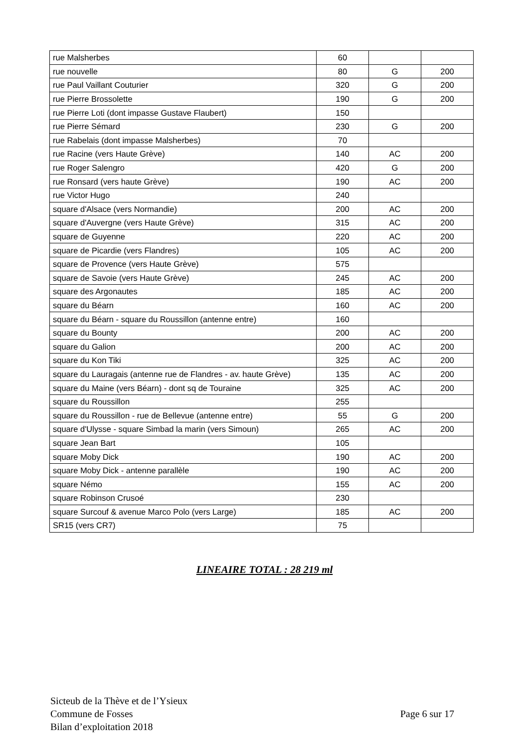| rue Malsherbes | 60 | | |
| rue nouvelle | 80 | G | 200 |
| rue Paul Vaillant Couturier | 320 | G | 200 |
| rue Pierre Brossolette | 190 | G | 200 |
| rue Pierre Loti (dont impasse Gustave Flaubert) | 150 | | |
| rue Pierre Sémard | 230 | G | 200 |
| rue Rabelais (dont impasse Malsherbes) | 70 | | |
| rue Racine (vers Haute Grève) | 140 | AC | 200 |
| rue Roger Salengro | 420 | G | 200 |
| rue Ronsard (vers haute Grève) | 190 | AC | 200 |
| rue Victor Hugo | 240 | | |
| square d'Alsace (vers Normandie) | 200 | AC | 200 |
| square d'Auvergne (vers Haute Grève) | 315 | AC | 200 |
| square de Guyenne | 220 | AC | 200 |
| square de Picardie (vers Flandres) | 105 | AC | 200 |
| square de Provence (vers Haute Grève) | 575 | | |
| square de Savoie (vers Haute Grève) | 245 | AC | 200 |
| square des Argonautes | 185 | AC | 200 |
| square du Béarn | 160 | AC | 200 |
| square du Béarn - square du Roussillon (antenne entre) | 160 | | |
| square du Bounty | 200 | AC | 200 |
| square du Galion | 200 | AC | 200 |
| square du Kon Tiki | 325 | AC | 200 |
| square du Lauragais (antenne rue de Flandres - av. haute Grève) | 135 | AC | 200 |
| square du Maine (vers Béarn) - dont sq de Touraine | 325 | AC | 200 |
| square du Roussillon | 255 | | |
| square du Roussillon - rue de Bellevue (antenne entre) | 55 | G | 200 |
| square d'Ulysse - square Simbad la marin (vers Simoun) | 265 | AC | 200 |
| square Jean Bart | 105 | | |
| square Moby Dick | 190 | AC | 200 |
| square Moby Dick - antenne parallèle | 190 | AC | 200 |
| square Némo | 155 | AC | 200 |
| square Robinson Crusoé | 230 | | |
| square Surcouf & avenue Marco Polo (vers Large) | 185 | AC | 200 |
| SR15 (vers CR7) | 75 | | |
LINEAIRE TOTAL : 28 219 ml
Sicteub de la Thève et de l’Ysieux
Commune de Fosses
Bilan d’exploitation 2018
Page 6 sur 17